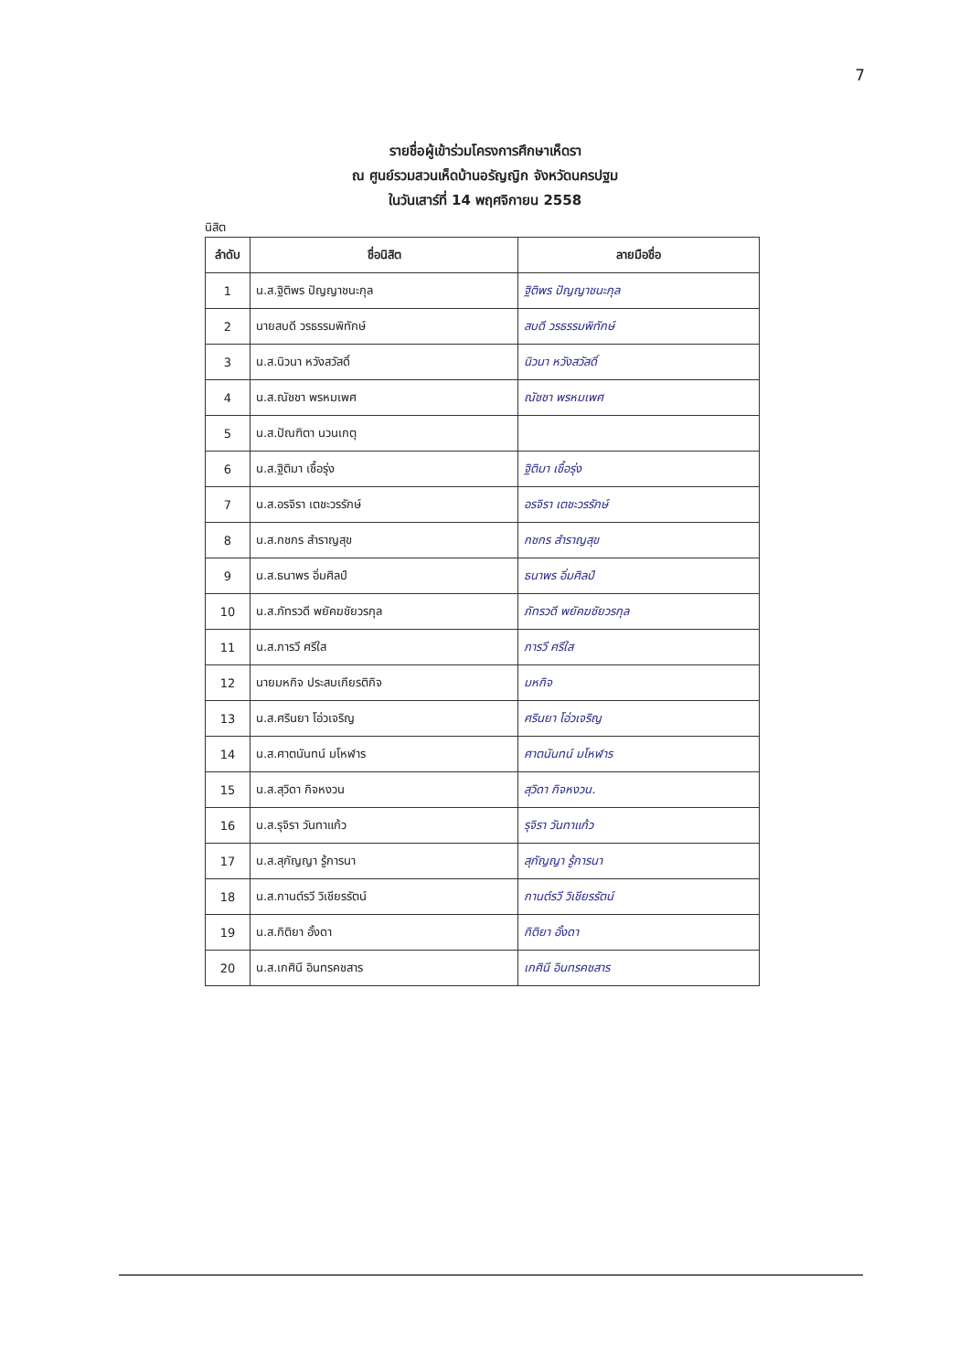7
รายชื่อผู้เข้าร่วมโครงการศึกษาเห็ดรา
ณ ศูนย์รวมสวนเห็ดบ้านอรัญญิก จังหวัดนครปฐม
ในวันเสาร์ที่ 14 พฤศจิกายน 2558
นิสิต
| ลำดับ | ชื่อนิสิต | ลายมือชื่อ |
| --- | --- | --- |
| 1 | น.ส.ฐิติพร ปัญญาชนะกุล | ฐิติพร ปัญญาชนะกุล |
| 2 | นายสบดี วรธรรมพิทักษ์ | สบดี วรธรรมพิทักษ์ |
| 3 | น.ส.นิวนา หวังสวัสดิ์ | นิวนา หวังสวัสดิ์ |
| 4 | น.ส.ณัชชา พรหมเพศ | ณัชชา พรหมเพศ |
| 5 | น.ส.ปัณฑิตา นวนเกตุ | |
| 6 | น.ส.ฐิติมา เชื้อรุ่ง | ฐิติมา เชื้อรุ่ง |
| 7 | น.ส.อรจิรา เตชะวรรักษ์ | อรจิรา เตชะวรรักษ์ |
| 8 | น.ส.กชกร สำราญสุข | กชกร สำราญสุข |
| 9 | น.ส.ธนาพร อิ่มศิลป์ | ธนาพร อิ่มศิลป์ |
| 10 | น.ส.ภัทรวดี พยัคฆชัยวรกุล | ภัทรวดี พยัคฆชัยวรกุล |
| 11 | น.ส.ภารวี ศรีใส | ภารวี ศรีใส |
| 12 | นายมหกิจ ประสบเกียรติกิจ | มหกิจ |
| 13 | น.ส.ศรินยา โอ่วเจริญ | ศรินยา โอ่วเจริญ |
| 14 | น.ส.ศาตนันทน์ มโหฬาร | ศาตนันทน์ มโหฬาร |
| 15 | น.ส.สุวิดา กิจหงวน | สุวิดา กิจหงวน. |
| 16 | น.ส.รุจิรา วันทาแก้ว | รุจิรา วันทาแก้ว |
| 17 | น.ส.สุกัญญา รู้การนา | สุกัญญา รู้การนา |
| 18 | น.ส.กานต์รวี วิเชียรรัตน์ | กานต์รวี วิเชียรรัตน์ |
| 19 | น.ส.กิติยา อั้งดา | กิติยา อั้งดา |
| 20 | น.ส.เกศินี อินทรคชสาร | เกศินี อินทรคชสาร |